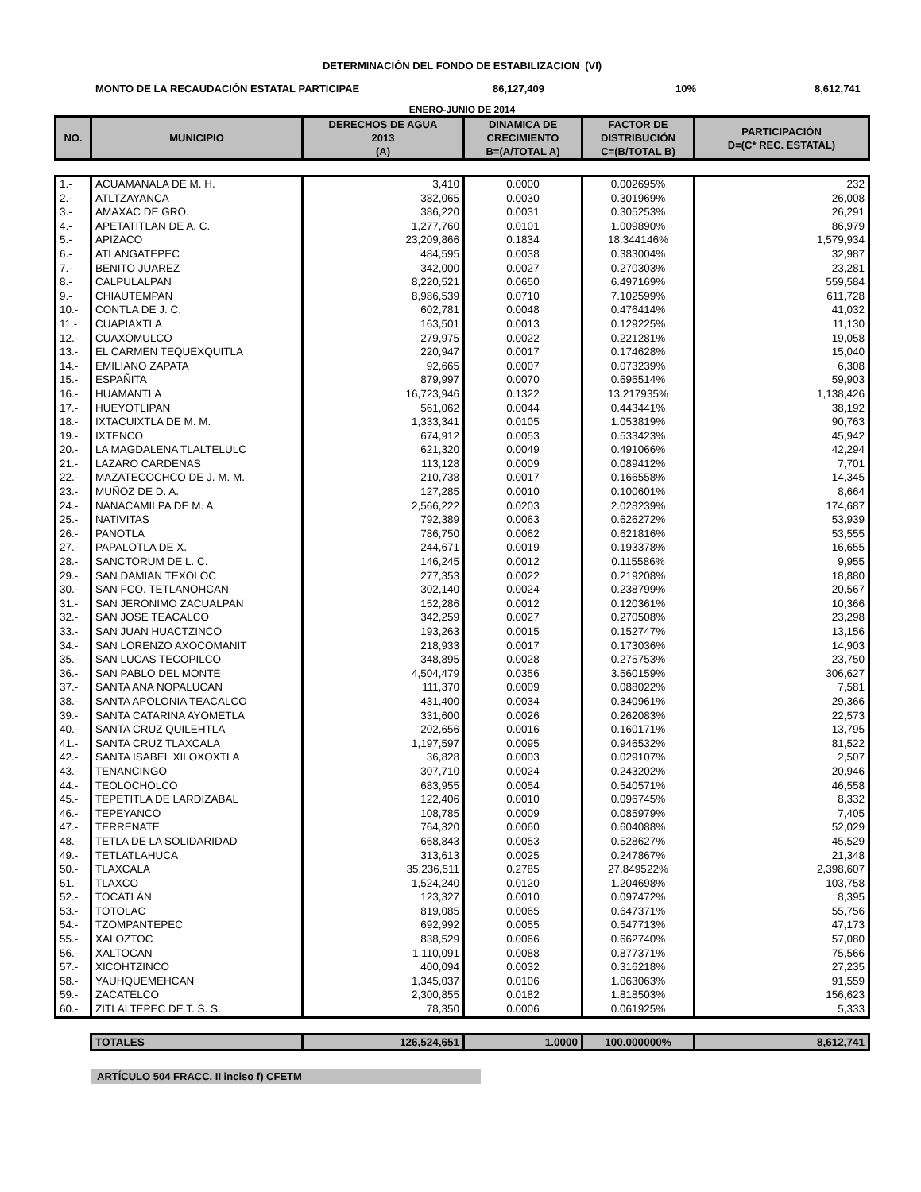DETERMINACIÓN DEL FONDO DE ESTABILIZACION (VI)
MONTO DE LA RECAUDACIÓN ESTATAL PARTICIPAE 86,127,409 10% 8,612,741
ENERO-JUNIO DE 2014
| NO. | MUNICIPIO | DERECHOS DE AGUA 2013 (A) | DINAMICA DE CRECIMIENTO B=(A/TOTAL A) | FACTOR DE DISTRIBUCIÓN C=(B/TOTAL B) | PARTICIPACIÓN D=(C* REC. ESTATAL) |
| --- | --- | --- | --- | --- | --- |
| 1.- | ACUAMANALA DE M. H. | 3,410 | 0.0000 | 0.002695% | 232 |
| 2.- | ATLTZAYANCA | 382,065 | 0.0030 | 0.301969% | 26,008 |
| 3.- | AMAXAC DE GRO. | 386,220 | 0.0031 | 0.305253% | 26,291 |
| 4.- | APETATITLAN DE A. C. | 1,277,760 | 0.0101 | 1.009890% | 86,979 |
| 5.- | APIZACO | 23,209,866 | 0.1834 | 18.344146% | 1,579,934 |
| 6.- | ATLANGATEPEC | 484,595 | 0.0038 | 0.383004% | 32,987 |
| 7.- | BENITO JUAREZ | 342,000 | 0.0027 | 0.270303% | 23,281 |
| 8.- | CALPULALPAN | 8,220,521 | 0.0650 | 6.497169% | 559,584 |
| 9.- | CHIAUTEMPAN | 8,986,539 | 0.0710 | 7.102599% | 611,728 |
| 10.- | CONTLA DE J. C. | 602,781 | 0.0048 | 0.476414% | 41,032 |
| 11.- | CUAPIAXTLA | 163,501 | 0.0013 | 0.129225% | 11,130 |
| 12.- | CUAXOMULCO | 279,975 | 0.0022 | 0.221281% | 19,058 |
| 13.- | EL CARMEN TEQUEXQUITLA | 220,947 | 0.0017 | 0.174628% | 15,040 |
| 14.- | EMILIANO ZAPATA | 92,665 | 0.0007 | 0.073239% | 6,308 |
| 15.- | ESPAÑITA | 879,997 | 0.0070 | 0.695514% | 59,903 |
| 16.- | HUAMANTLA | 16,723,946 | 0.1322 | 13.217935% | 1,138,426 |
| 17.- | HUEYOTLIPAN | 561,062 | 0.0044 | 0.443441% | 38,192 |
| 18.- | IXTACUIXTLA DE M. M. | 1,333,341 | 0.0105 | 1.053819% | 90,763 |
| 19.- | IXTENCO | 674,912 | 0.0053 | 0.533423% | 45,942 |
| 20.- | LA MAGDALENA TLALTELULC | 621,320 | 0.0049 | 0.491066% | 42,294 |
| 21.- | LAZARO CARDENAS | 113,128 | 0.0009 | 0.089412% | 7,701 |
| 22.- | MAZATECOCHCO DE J. M. M. | 210,738 | 0.0017 | 0.166558% | 14,345 |
| 23.- | MUÑOZ DE D. A. | 127,285 | 0.0010 | 0.100601% | 8,664 |
| 24.- | NANACAMILPA DE M. A. | 2,566,222 | 0.0203 | 2.028239% | 174,687 |
| 25.- | NATIVITAS | 792,389 | 0.0063 | 0.626272% | 53,939 |
| 26.- | PANOTLA | 786,750 | 0.0062 | 0.621816% | 53,555 |
| 27.- | PAPALOTLA DE X. | 244,671 | 0.0019 | 0.193378% | 16,655 |
| 28.- | SANCTORUM DE L. C. | 146,245 | 0.0012 | 0.115586% | 9,955 |
| 29.- | SAN DAMIAN TEXOLOC | 277,353 | 0.0022 | 0.219208% | 18,880 |
| 30.- | SAN FCO. TETLANOHCAN | 302,140 | 0.0024 | 0.238799% | 20,567 |
| 31.- | SAN JERONIMO ZACUALPAN | 152,286 | 0.0012 | 0.120361% | 10,366 |
| 32.- | SAN JOSE TEACALCO | 342,259 | 0.0027 | 0.270508% | 23,298 |
| 33.- | SAN JUAN HUACTZINCO | 193,263 | 0.0015 | 0.152747% | 13,156 |
| 34.- | SAN LORENZO AXOCOMANIT | 218,933 | 0.0017 | 0.173036% | 14,903 |
| 35.- | SAN LUCAS TECOPILCO | 348,895 | 0.0028 | 0.275753% | 23,750 |
| 36.- | SAN PABLO DEL MONTE | 4,504,479 | 0.0356 | 3.560159% | 306,627 |
| 37.- | SANTA ANA NOPALUCAN | 111,370 | 0.0009 | 0.088022% | 7,581 |
| 38.- | SANTA APOLONIA TEACALCO | 431,400 | 0.0034 | 0.340961% | 29,366 |
| 39.- | SANTA CATARINA AYOMETLA | 331,600 | 0.0026 | 0.262083% | 22,573 |
| 40.- | SANTA CRUZ QUILEHTLA | 202,656 | 0.0016 | 0.160171% | 13,795 |
| 41.- | SANTA CRUZ TLAXCALA | 1,197,597 | 0.0095 | 0.946532% | 81,522 |
| 42.- | SANTA ISABEL XILOXOXTLA | 36,828 | 0.0003 | 0.029107% | 2,507 |
| 43.- | TENANCINGO | 307,710 | 0.0024 | 0.243202% | 20,946 |
| 44.- | TEOLOCHOLCO | 683,955 | 0.0054 | 0.540571% | 46,558 |
| 45.- | TEPETITLA DE LARDIZABAL | 122,406 | 0.0010 | 0.096745% | 8,332 |
| 46.- | TEPEYANCO | 108,785 | 0.0009 | 0.085979% | 7,405 |
| 47.- | TERRENATE | 764,320 | 0.0060 | 0.604088% | 52,029 |
| 48.- | TETLA DE LA SOLIDARIDAD | 668,843 | 0.0053 | 0.528627% | 45,529 |
| 49.- | TETLATLAHUCA | 313,613 | 0.0025 | 0.247867% | 21,348 |
| 50.- | TLAXCALA | 35,236,511 | 0.2785 | 27.849522% | 2,398,607 |
| 51.- | TLAXCO | 1,524,240 | 0.0120 | 1.204698% | 103,758 |
| 52.- | TOCATLÁN | 123,327 | 0.0010 | 0.097472% | 8,395 |
| 53.- | TOTOLAC | 819,085 | 0.0065 | 0.647371% | 55,756 |
| 54.- | TZOMPANTEPEC | 692,992 | 0.0055 | 0.547713% | 47,173 |
| 55.- | XALOZTOC | 838,529 | 0.0066 | 0.662740% | 57,080 |
| 56.- | XALTOCAN | 1,110,091 | 0.0088 | 0.877371% | 75,566 |
| 57.- | XICOHTZINCO | 400,094 | 0.0032 | 0.316218% | 27,235 |
| 58.- | YAUHQUEMEHCAN | 1,345,037 | 0.0106 | 1.063063% | 91,559 |
| 59.- | ZACATELCO | 2,300,855 | 0.0182 | 1.818503% | 156,623 |
| 60.- | ZITLALTEPEC DE T. S. S. | 78,350 | 0.0006 | 0.061925% | 5,333 |
| | TOTALES | 126,524,651 | 1.0000 | 100.000000% | 8,612,741 |
ARTÍCULO 504 FRACC. II inciso f) CFETM